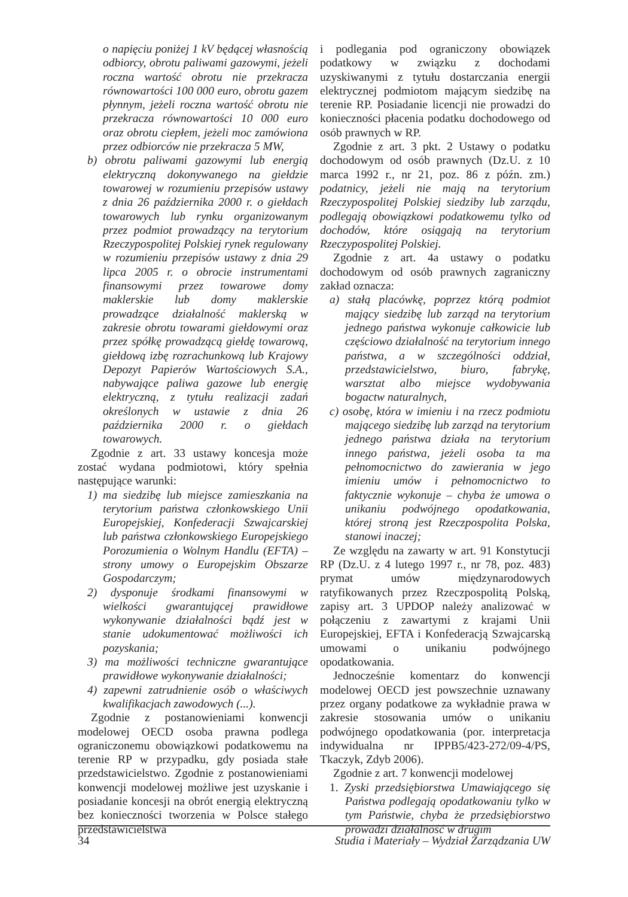o napięciu poniżej 1 kV będącej własnością odbiorcy, obrotu paliwami gazowymi, jeżeli roczna wartość obrotu nie przekracza równowartości 100 000 euro, obrotu gazem płynnym, jeżeli roczna wartość obrotu nie przekracza równowartości 10 000 euro oraz obrotu ciepłem, jeżeli moc zamówiona przez odbiorców nie przekracza 5 MW,
b) obrotu paliwami gazowymi lub energią elektryczną dokonywanego na giełdzie towarowej w rozumieniu przepisów ustawy z dnia 26 października 2000 r. o giełdach towarowych lub rynku organizowanym przez podmiot prowadzący na terytorium Rzeczypospolitej Polskiej rynek regulowany w rozumieniu przepisów ustawy z dnia 29 lipca 2005 r. o obrocie instrumentami finansowymi przez towarowe domy maklerskie lub domy maklerskie prowadzące działalność maklerską w zakresie obrotu towarami giełdowymi oraz przez spółkę prowadzącą giełdę towarową, giełdową izbę rozrachunkową lub Krajowy Depozyt Papierów Wartościowych S.A., nabywające paliwa gazowe lub energię elektryczną, z tytułu realizacji zadań określonych w ustawie z dnia 26 października 2000 r. o giełdach towarowych.
Zgodnie z art. 33 ustawy koncesja może zostać wydana podmiotowi, który spełnia następujące warunki:
1) ma siedzibę lub miejsce zamieszkania na terytorium państwa członkowskiego Unii Europejskiej, Konfederacji Szwajcarskiej lub państwa członkowskiego Europejskiego Porozumienia o Wolnym Handlu (EFTA) – strony umowy o Europejskim Obszarze Gospodarczym;
2) dysponuje środkami finansowymi w wielkości gwarantującej prawidłowe wykonywanie działalności bądź jest w stanie udokumentować możliwości ich pozyskania;
3) ma możliwości techniczne gwarantujące prawidłowe wykonywanie działalności;
4) zapewni zatrudnienie osób o właściwych kwalifikacjach zawodowych (...).
Zgodnie z postanowieniami konwencji modelowej OECD osoba prawna podlega ograniczonemu obowiązkowi podatkowemu na terenie RP w przypadku, gdy posiada stałe przedstawicielstwo. Zgodnie z postanowieniami konwencji modelowej możliwe jest uzyskanie i posiadanie koncesji na obrót energią elektryczną bez konieczności tworzenia w Polsce stałego przedstawicielstwa
i podlegania pod ograniczony obowiązek podatkowy w związku z dochodami uzyskiwanymi z tytułu dostarczania energii elektrycznej podmiotom mającym siedzibę na terenie RP. Posiadanie licencji nie prowadzi do konieczności płacenia podatku dochodowego od osób prawnych w RP.
Zgodnie z art. 3 pkt. 2 Ustawy o podatku dochodowym od osób prawnych (Dz.U. z 10 marca 1992 r., nr 21, poz. 86 z późn. zm.) podatnicy, jeżeli nie mają na terytorium Rzeczypospolitej Polskiej siedziby lub zarządu, podlegają obowiązkowi podatkowemu tylko od dochodów, które osiągają na terytorium Rzeczypospolitej Polskiej.
Zgodnie z art. 4a ustawy o podatku dochodowym od osób prawnych zagraniczny zakład oznacza:
a) stałą placówkę, poprzez którą podmiot mający siedzibę lub zarząd na terytorium jednego państwa wykonuje całkowicie lub częściowo działalność na terytorium innego państwa, a w szczególności oddział, przedstawicielstwo, biuro, fabrykę, warsztat albo miejsce wydobywania bogactw naturalnych,
c) osobę, która w imieniu i na rzecz podmiotu mającego siedzibę lub zarząd na terytorium jednego państwa działa na terytorium innego państwa, jeżeli osoba ta ma pełnomocnictwo do zawierania w jego imieniu umów i pełnomocnictwo to faktycznie wykonuje – chyba że umowa o unikaniu podwójnego opodatkowania, której stroną jest Rzeczpospolita Polska, stanowi inaczej;
Ze względu na zawarty w art. 91 Konstytucji RP (Dz.U. z 4 lutego 1997 r., nr 78, poz. 483) prymat umów międzynarodowych ratyfikowanych przez Rzeczpospolitą Polską, zapisy art. 3 UPDOP należy analizować w połączeniu z zawartymi z krajami Unii Europejskiej, EFTA i Konfederacją Szwajcarską umowami o unikaniu podwójnego opodatkowania.
Jednocześnie komentarz do konwencji modelowej OECD jest powszechnie uznawany przez organy podatkowe za wykładnie prawa w zakresie stosowania umów o unikaniu podwójnego opodatkowania (por. interpretacja indywidualna nr IPPB5/423-272/09-4/PS, Tkaczyk, Zdyb 2006).
Zgodnie z art. 7 konwencji modelowej
1. Zyski przedsiębiorstwa Umawiającego się Państwa podlegają opodatkowaniu tylko w tym Państwie, chyba że przedsiębiorstwo prowadzi działalność w drugim
34 Studia i Materiały – Wydział Zarządzania UW